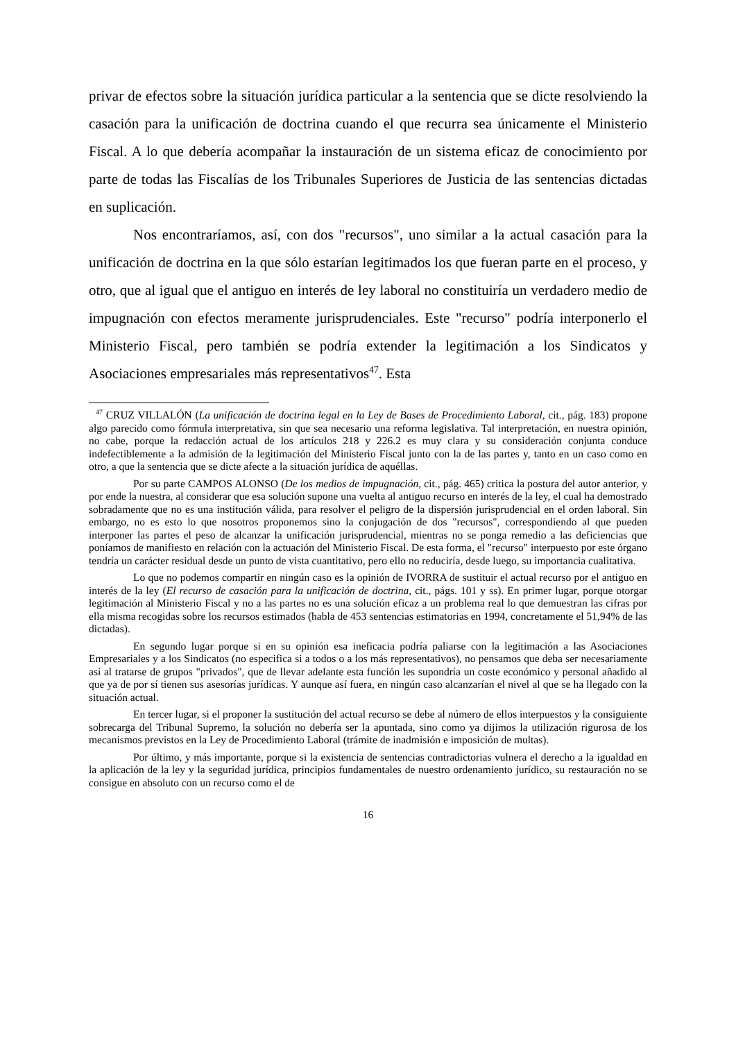privar de efectos sobre la situación jurídica particular a la sentencia que se dicte resolviendo la casación para la unificación de doctrina cuando el que recurra sea únicamente el Ministerio Fiscal. A lo que debería acompañar la instauración de un sistema eficaz de conocimiento por parte de todas las Fiscalías de los Tribunales Superiores de Justicia de las sentencias dictadas en suplicación.
Nos encontraríamos, así, con dos "recursos", uno similar a la actual casación para la unificación de doctrina en la que sólo estarían legitimados los que fueran parte en el proceso, y otro, que al igual que el antiguo en interés de ley laboral no constituiría un verdadero medio de impugnación con efectos meramente jurisprudenciales. Este "recurso" podría interponerlo el Ministerio Fiscal, pero también se podría extender la legitimación a los Sindicatos y Asociaciones empresariales más representativos<sup>47</sup>. Esta
<sup>47</sup> CRUZ VILLALÓN (La unificación de doctrina legal en la Ley de Bases de Procedimiento Laboral, cit., pág. 183) propone algo parecido como fórmula interpretativa, sin que sea necesario una reforma legislativa. Tal interpretación, en nuestra opinión, no cabe, porque la redacción actual de los artículos 218 y 226.2 es muy clara y su consideración conjunta conduce indefectiblemente a la admisión de la legitimación del Ministerio Fiscal junto con la de las partes y, tanto en un caso como en otro, a que la sentencia que se dicte afecte a la situación jurídica de aquéllas.
Por su parte CAMPOS ALONSO (De los medios de impugnación, cit., pág. 465) critica la postura del autor anterior, y por ende la nuestra, al considerar que esa solución supone una vuelta al antiguo recurso en interés de la ley, el cual ha demostrado sobradamente que no es una institución válida, para resolver el peligro de la dispersión jurisprudencial en el orden laboral. Sin embargo, no es esto lo que nosotros proponemos sino la conjugación de dos "recursos", correspondiendo al que pueden interponer las partes el peso de alcanzar la unificación jurisprudencial, mientras no se ponga remedio a las deficiencias que poníamos de manifiesto en relación con la actuación del Ministerio Fiscal. De esta forma, el "recurso" interpuesto por este órgano tendría un carácter residual desde un punto de vista cuantitativo, pero ello no reduciría, desde luego, su importancia cualitativa.
Lo que no podemos compartir en ningún caso es la opinión de IVORRA de sustituir el actual recurso por el antiguo en interés de la ley (El recurso de casación para la unificación de doctrina, cit., págs. 101 y ss). En primer lugar, porque otorgar legitimación al Ministerio Fiscal y no a las partes no es una solución eficaz a un problema real lo que demuestran las cifras por ella misma recogidas sobre los recursos estimados (habla de 453 sentencias estimatorias en 1994, concretamente el 51,94% de las dictadas).
En segundo lugar porque si en su opinión esa ineficacia podría paliarse con la legitimación a las Asociaciones Empresariales y a los Sindicatos (no especifica si a todos o a los más representativos), no pensamos que deba ser necesariamente así al tratarse de grupos "privados", que de llevar adelante esta función les supondría un coste económico y personal añadido al que ya de por sí tienen sus asesorías jurídicas. Y aunque así fuera, en ningún caso alcanzarían el nivel al que se ha llegado con la situación actual.
En tercer lugar, si el proponer la sustitución del actual recurso se debe al número de ellos interpuestos y la consiguiente sobrecarga del Tribunal Supremo, la solución no debería ser la apuntada, sino como ya dijimos la utilización rigurosa de los mecanismos previstos en la Ley de Procedimiento Laboral (trámite de inadmisión e imposición de multas).
Por último, y más importante, porque si la existencia de sentencias contradictorias vulnera el derecho a la igualdad en la aplicación de la ley y la seguridad jurídica, principios fundamentales de nuestro ordenamiento jurídico, su restauración no se consigue en absoluto con un recurso como el de
16